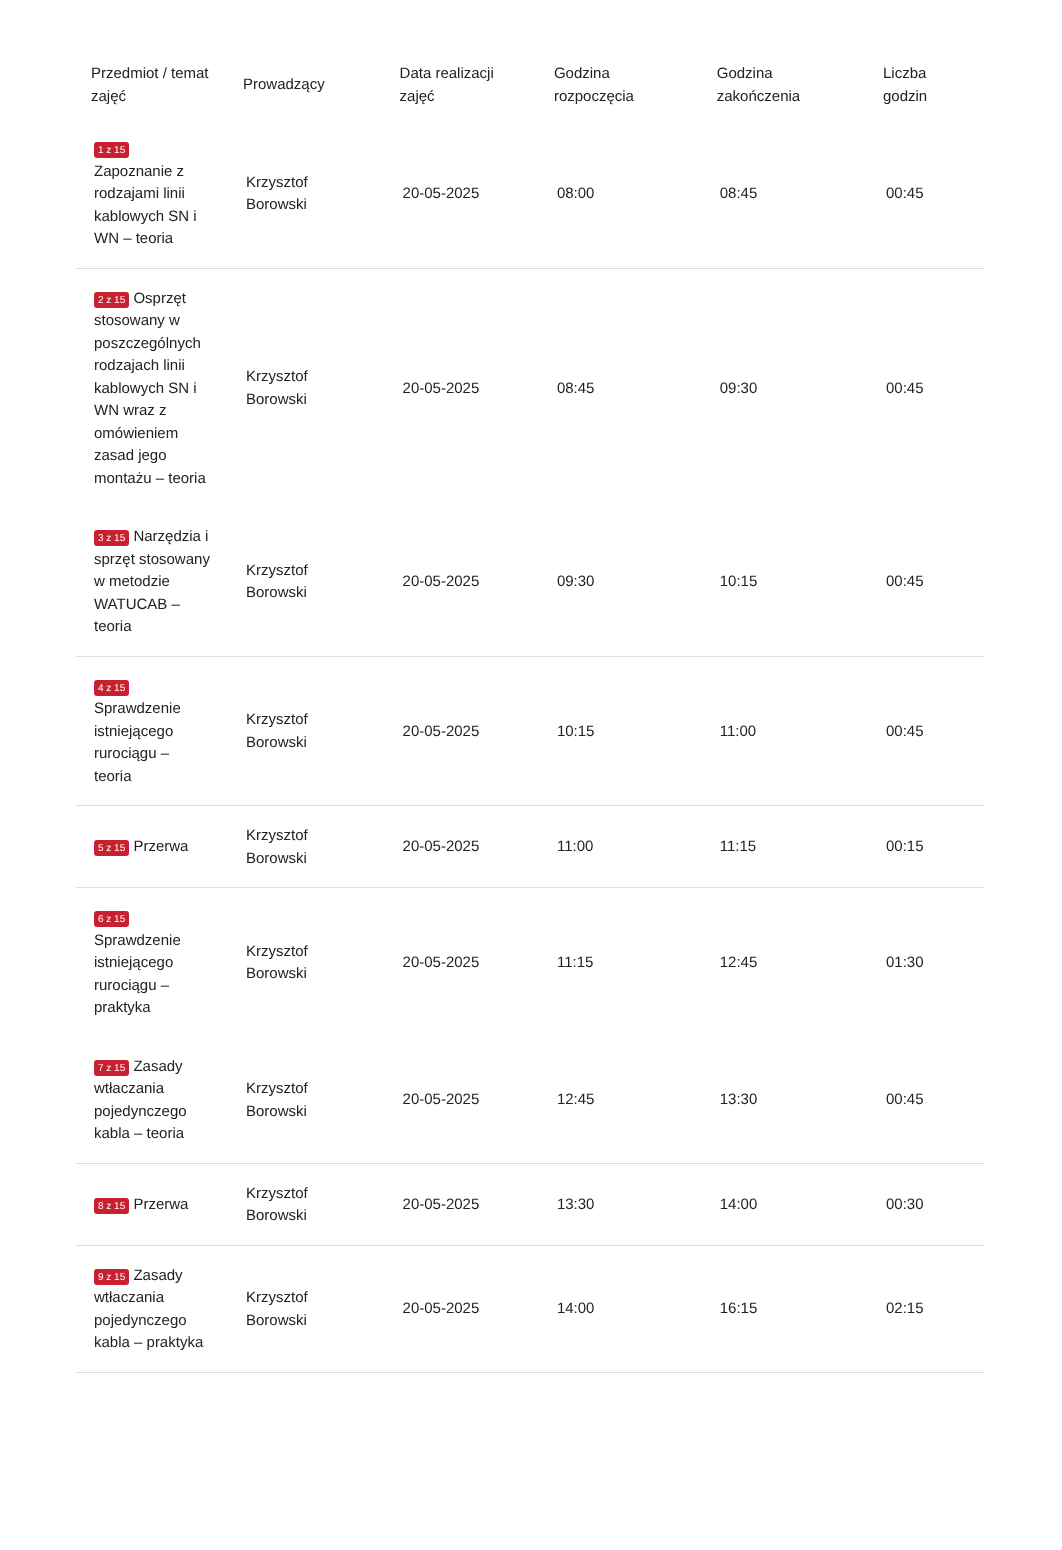| Przedmiot / temat zajęć | Prowadzący | Data realizacji zajęć | Godzina rozpoczęcia | Godzina zakończenia | Liczba godzin |
| --- | --- | --- | --- | --- | --- |
| 1 z 15 Zapoznanie z rodzajami linii kablowych SN i WN – teoria | Krzysztof Borowski | 20-05-2025 | 08:00 | 08:45 | 00:45 |
| 2 z 15 Osprzęt stosowany w poszczególnych rodzajach linii kablowych SN i WN wraz z omówieniem zasad jego montażu – teoria | Krzysztof Borowski | 20-05-2025 | 08:45 | 09:30 | 00:45 |
| 3 z 15 Narzędzia i sprzęt stosowany w metodzie WATUCAB – teoria | Krzysztof Borowski | 20-05-2025 | 09:30 | 10:15 | 00:45 |
| 4 z 15 Sprawdzenie istniejącego rurociągu – teoria | Krzysztof Borowski | 20-05-2025 | 10:15 | 11:00 | 00:45 |
| 5 z 15 Przerwa | Krzysztof Borowski | 20-05-2025 | 11:00 | 11:15 | 00:15 |
| 6 z 15 Sprawdzenie istniejącego rurociągu – praktyka | Krzysztof Borowski | 20-05-2025 | 11:15 | 12:45 | 01:30 |
| 7 z 15 Zasady wtłaczania pojedynczego kabla – teoria | Krzysztof Borowski | 20-05-2025 | 12:45 | 13:30 | 00:45 |
| 8 z 15 Przerwa | Krzysztof Borowski | 20-05-2025 | 13:30 | 14:00 | 00:30 |
| 9 z 15 Zasady wtłaczania pojedynczego kabla – praktyka | Krzysztof Borowski | 20-05-2025 | 14:00 | 16:15 | 02:15 |